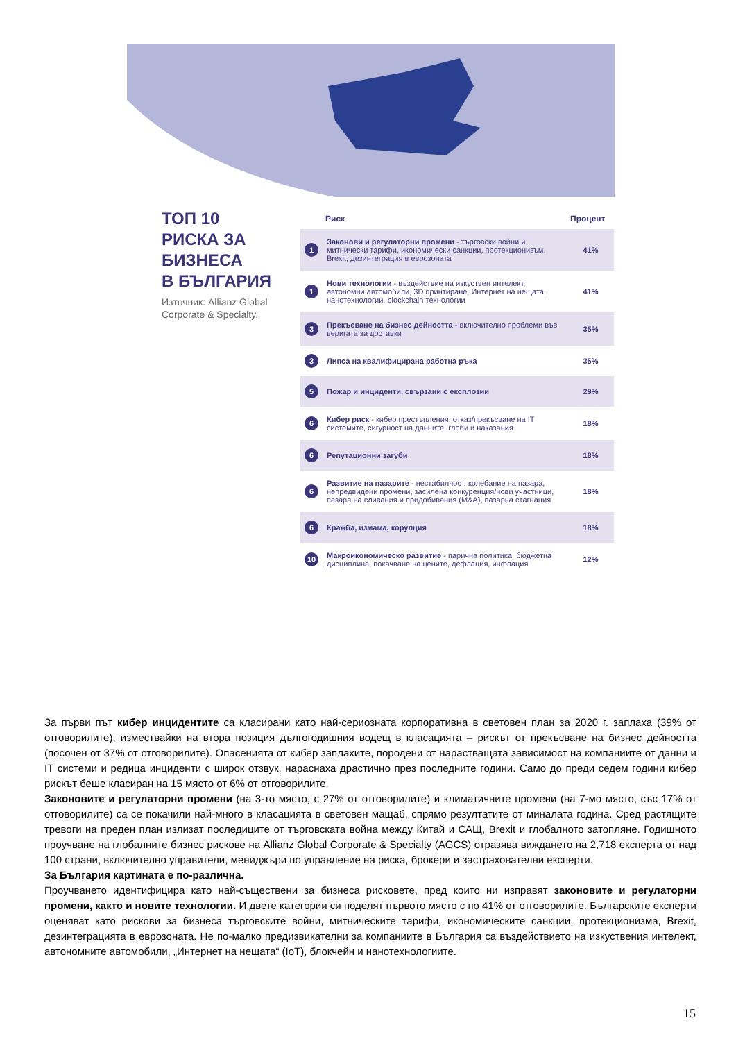ТОП 10
РИСКА ЗА
БИЗНЕСА
В БЪЛГАРИЯ
Източник: Allianz Global Corporate & Specialty.
| | Риск | Процент |
| --- | --- | --- |
| 1 | Законови и регулаторни промени - търговски войни и митнически тарифи, икономически санкции, протекционизъм, Brexit, дезинтеграция в еврозоната | 41% |
| 1 | Нови технологии - въздействие на изкуствен интелект, автономни автомобили, 3D принтиране, Интернет на нещата, нанотехнологии, blockchain технологии | 41% |
| 3 | Прекъсване на бизнес дейността - включително проблеми във веригата за доставки | 35% |
| 3 | Липса на квалифицирана работна ръка | 35% |
| 5 | Пожар и инциденти, свързани с експлозии | 29% |
| 6 | Кибер риск - кибер престъпления, отказ/прекъсване на IT системите, сигурност на данните, глоби и наказания | 18% |
| 6 | Репутационни загуби | 18% |
| 6 | Развитие на пазарите - нестабилност, колебание на пазара, непредвидени промени, засилена конкуренция/нови участници, пазара на сливания и придобивания (M&A), пазарна стагнация | 18% |
| 6 | Кражба, измама, корупция | 18% |
| 10 | Макроикономическо развитие - парична политика, бюджетна дисциплина, покачване на цените, дефлация, инфлация | 12% |
За първи път кибер инцидентите са класирани като най-сериозната корпоративна в световен план за 2020 г. заплаха (39% от отговорилите), измествайки на втора позиция дългогодишния водещ в класацията – рискът от прекъсване на бизнес дейността (посочен от 37% от отговорилите). Опасенията от кибер заплахите, породени от нарастващата зависимост на компаниите от данни и IT системи и редица инциденти с широк отзвук, нараснаха драстично през последните години. Само до преди седем години кибер рискът беше класиран на 15 място от 6% от отговорилите.
Законовите и регулаторни промени (на 3-то място, с 27% от отговорилите) и климатичните промени (на 7-мо място, със 17% от отговорилите) са се покачили най-много в класацията в световен мащаб, спрямо резултатите от миналата година. Сред растящите тревоги на преден план излизат последиците от търговската война между Китай и САЩ, Brexit и глобалното затопляне. Годишното проучване на глобалните бизнес рискове на Allianz Global Corporate & Specialty (AGCS) отразява виждането на 2,718 експерта от над 100 страни, включително управители, мениджъри по управление на риска, брокери и застрахователни експерти.
За България картината е по-различна.
Проучването идентифицира като най-съществени за бизнеса рисковете, пред които ни изправят законовите и регулаторни промени, както и новите технологии. И двете категории си поделят първото място с по 41% от отговорилите. Българските експерти оценяват като рискови за бизнеса търговските войни, митническите тарифи, икономическите санкции, протекционизма, Brexit, дезинтеграцията в еврозоната. Не по-малко предизвикателни за компаниите в България са въздействието на изкуствения интелект, автономните автомобили, „Интернет на нещата“ (IoT), блокчейн и нанотехнологиите.
15